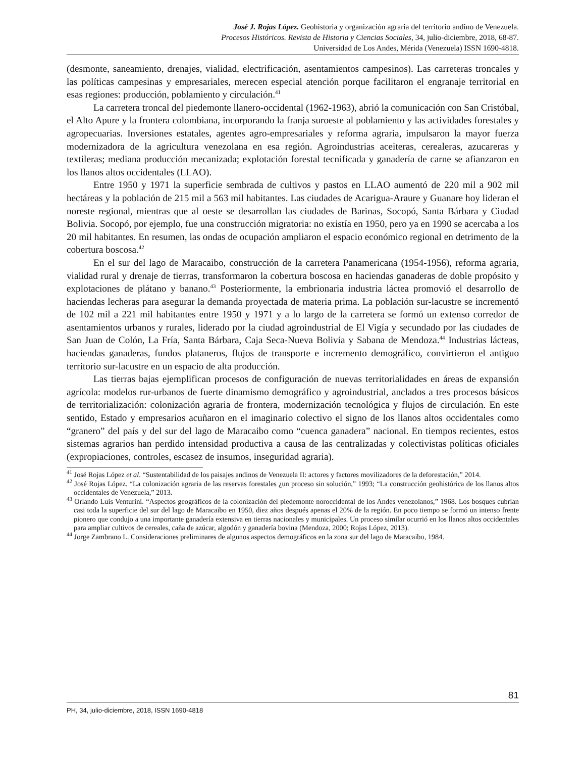José J. Rojas López. Geohistoria y organización agraria del territorio andino de Venezuela.
Procesos Históricos. Revista de Historia y Ciencias Sociales, 34, julio-diciembre, 2018, 68-87.
Universidad de Los Andes, Mérida (Venezuela) ISSN 1690-4818.
(desmonte, saneamiento, drenajes, vialidad, electrificación, asentamientos campesinos). Las carreteras troncales y las políticas campesinas y empresariales, merecen especial atención porque facilitaron el engranaje territorial en esas regiones: producción, poblamiento y circulación.<sup>41</sup>
La carretera troncal del piedemonte llanero-occidental (1962-1963), abrió la comunicación con San Cristóbal, el Alto Apure y la frontera colombiana, incorporando la franja suroeste al poblamiento y las actividades forestales y agropecuarias. Inversiones estatales, agentes agro-empresariales y reforma agraria, impulsaron la mayor fuerza modernizadora de la agricultura venezolana en esa región. Agroindustrias aceiteras, cerealeras, azucareras y textileras; mediana producción mecanizada; explotación forestal tecnificada y ganadería de carne se afianzaron en los llanos altos occidentales (LLAO).
Entre 1950 y 1971 la superficie sembrada de cultivos y pastos en LLAO aumentó de 220 mil a 902 mil hectáreas y la población de 215 mil a 563 mil habitantes. Las ciudades de Acarigua-Araure y Guanare hoy lideran el noreste regional, mientras que al oeste se desarrollan las ciudades de Barinas, Socopó, Santa Bárbara y Ciudad Bolivia. Socopó, por ejemplo, fue una construcción migratoria: no existía en 1950, pero ya en 1990 se acercaba a los 20 mil habitantes. En resumen, las ondas de ocupación ampliaron el espacio económico regional en detrimento de la cobertura boscosa.<sup>42</sup>
En el sur del lago de Maracaibo, construcción de la carretera Panamericana (1954-1956), reforma agraria, vialidad rural y drenaje de tierras, transformaron la cobertura boscosa en haciendas ganaderas de doble propósito y explotaciones de plátano y banano.<sup>43</sup> Posteriormente, la embrionaria industria láctea promovió el desarrollo de haciendas lecheras para asegurar la demanda proyectada de materia prima. La población sur-lacustre se incrementó de 102 mil a 221 mil habitantes entre 1950 y 1971 y a lo largo de la carretera se formó un extenso corredor de asentamientos urbanos y rurales, liderado por la ciudad agroindustrial de El Vigía y secundado por las ciudades de San Juan de Colón, La Fría, Santa Bárbara, Caja Seca-Nueva Bolivia y Sabana de Mendoza.<sup>44</sup> Industrias lácteas, haciendas ganaderas, fundos plataneros, flujos de transporte e incremento demográfico, convirtieron el antiguo territorio sur-lacustre en un espacio de alta producción.
Las tierras bajas ejemplifican procesos de configuración de nuevas territorialidades en áreas de expansión agrícola: modelos rur-urbanos de fuerte dinamismo demográfico y agroindustrial, anclados a tres procesos básicos de territorialización: colonización agraria de frontera, modernización tecnológica y flujos de circulación. En este sentido, Estado y empresarios acuñaron en el imaginario colectivo el signo de los llanos altos occidentales como “granero” del país y del sur del lago de Maracaibo como “cuenca ganadera” nacional. En tiempos recientes, estos sistemas agrarios han perdido intensidad productiva a causa de las centralizadas y colectivistas políticas oficiales (expropiaciones, controles, escasez de insumos, inseguridad agraria).
<sup>41</sup> José Rojas López et al. “Sustentabilidad de los paisajes andinos de Venezuela II: actores y factores movilizadores de la deforestación,” 2014.
<sup>42</sup> José Rojas López. “La colonización agraria de las reservas forestales ¿un proceso sin solución,” 1993; “La construcción geohistórica de los llanos altos occidentales de Venezuela,” 2013.
<sup>43</sup> Orlando Luis Venturini. “Aspectos geográficos de la colonización del piedemonte noroccidental de los Andes venezolanos,” 1968. Los bosques cubrían casi toda la superficie del sur del lago de Maracaibo en 1950, diez años después apenas el 20% de la región. En poco tiempo se formó un intenso frente pionero que condujo a una importante ganadería extensiva en tierras nacionales y municipales. Un proceso similar ocurrió en los llanos altos occidentales para ampliar cultivos de cereales, caña de azúcar, algodón y ganadería bovina (Mendoza, 2000; Rojas López, 2013).
<sup>44</sup> Jorge Zambrano L. Consideraciones preliminares de algunos aspectos demográficos en la zona sur del lago de Maracaibo, 1984.
81
PH, 34, julio-diciembre, 2018, ISSN 1690-4818